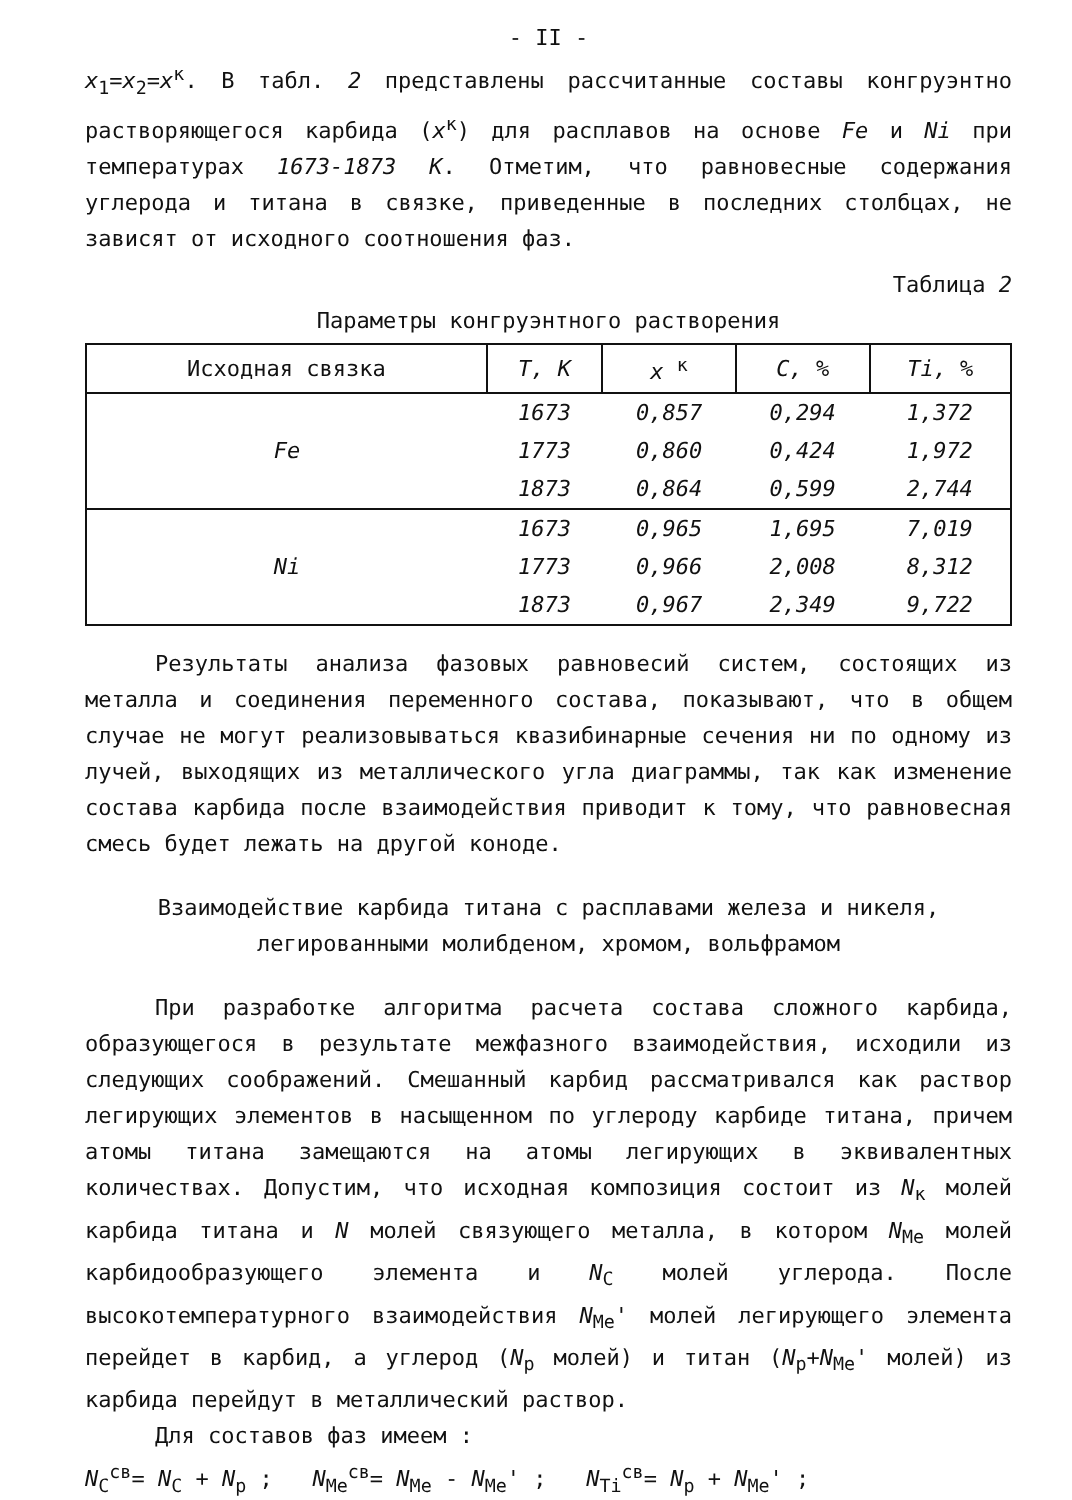- II -
x<sub>1</sub>=x<sub>2</sub>=x<sup>к</sup>. В табл. 2 представлены рассчитанные составы конгруэнтно растворяющегося карбида (x<sup>к</sup>) для расплавов на основе Fe и Ni при температурах 1673-1873 К. Отметим, что равновесные содержания углерода и титана в связке, приведенные в последних столбцах, не зависят от исходного соотношения фаз.
Таблица 2
Параметры конгруэнтного растворения
| Исходная связка | T, K | x <sup>к</sup> | C, % | Ti, % |
| --- | --- | --- | --- | --- |
| Fe | 1673 | 0,857 | 0,294 | 1,372 |
| | 1773 | 0,860 | 0,424 | 1,972 |
| | 1873 | 0,864 | 0,599 | 2,744 |
| Ni | 1673 | 0,965 | 1,695 | 7,019 |
| | 1773 | 0,966 | 2,008 | 8,312 |
| | 1873 | 0,967 | 2,349 | 9,722 |
Результаты анализа фазовых равновесий систем, состоящих из металла и соединения переменного состава, показывают, что в общем случае не могут реализовываться квазибинарные сечения ни по одному из лучей, выходящих из металлического угла диаграммы, так как изменение состава карбида после взаимодействия приводит к тому, что равновесная смесь будет лежать на другой коноде.
Взаимодействие карбида титана с расплавами железа и никеля,
легированными молибденом, хромом, вольфрамом
При разработке алгоритма расчета состава сложного карбида, образующегося в результате межфазного взаимодействия, исходили из следующих соображений. Смешанный карбид рассматривался как раствор легирующих элементов в насыщенном по углероду карбиде титана, причем атомы титана замещаются на атомы легирующих в эквивалентных количествах. Допустим, что исходная композиция состоит из N<sub>к</sub> молей карбида титана и N молей связующего металла, в котором N<sub>Me</sub> молей карбидообразующего элемента и N<sub>C</sub> молей углерода. После высокотемпературного взаимодействия N<sub>Me</sub>' молей легирующего элемента перейдет в карбид, а углерод (N<sub>p</sub> молей) и титан (N<sub>p</sub>+N<sub>Me</sub>' молей) из карбида перейдут в металлический раствор.
Для составов фаз имеем :
N<sub>C</sub><sup>св</sup>= N<sub>C</sub> + N<sub>p</sub> ; N<sub>Me</sub><sup>св</sup>= N<sub>Me</sub> - N<sub>Me</sub>' ; N<sub>Ti</sub><sup>св</sup>= N<sub>p</sub> + N<sub>Me</sub>' ;